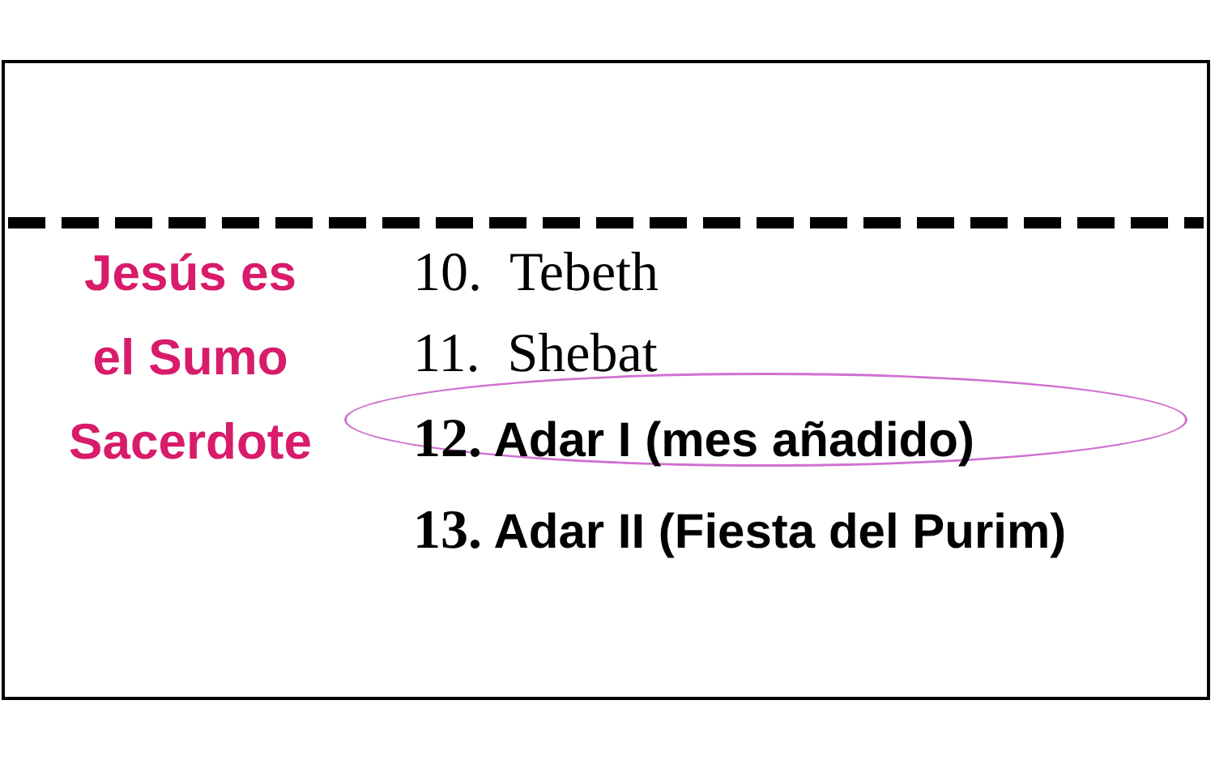Jesús es
el Sumo
Sacerdote
10. Tebeth
11. Shebat
12. Adar I (mes añadido)
13. Adar II (Fiesta del Purim)